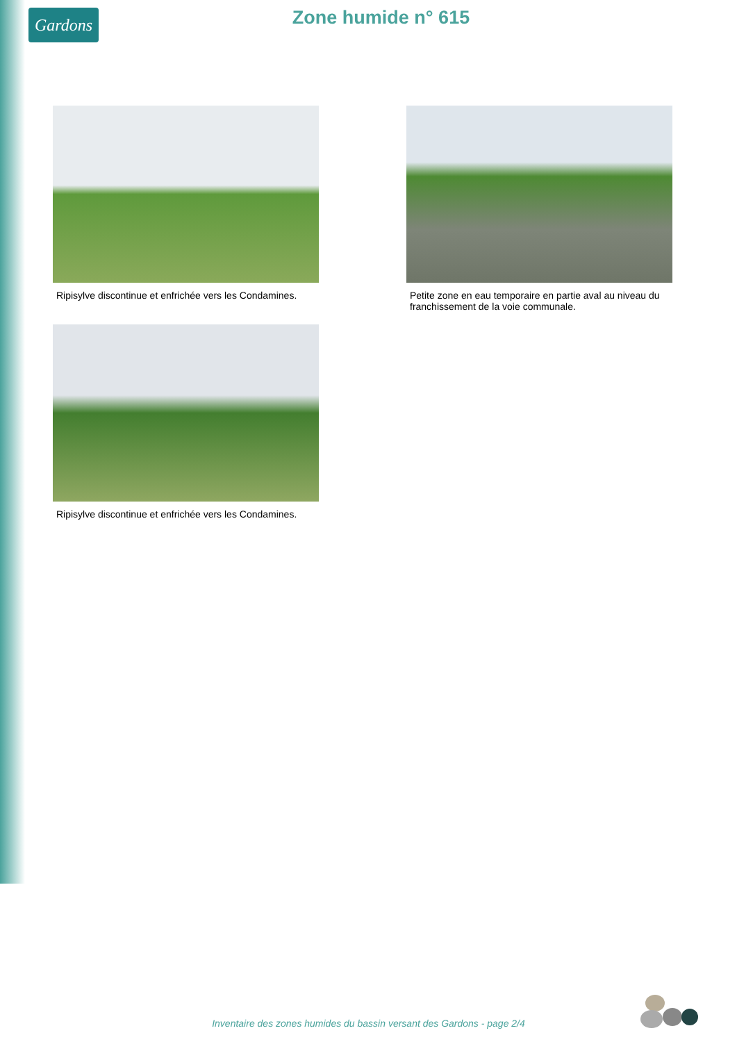Gardons
Zone humide n° 615
Ripisylve discontinue et enfrichée vers les Condamines.
Petite zone en eau temporaire en partie aval au niveau du franchissement de la voie communale.
Ripisylve discontinue et enfrichée vers les Condamines.
Inventaire des zones humides du bassin versant des Gardons - page 2/4